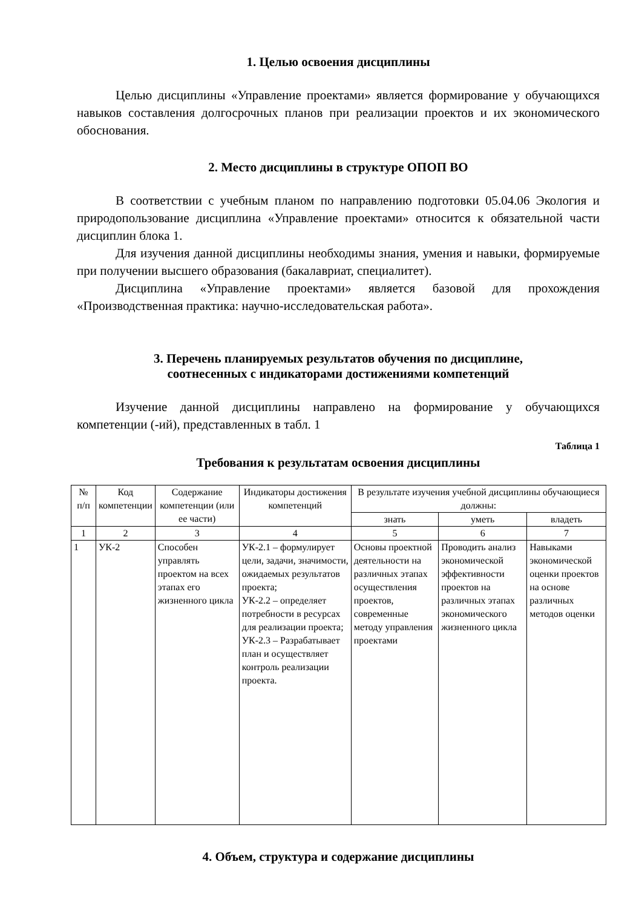1. Целью освоения дисциплины
Целью дисциплины «Управление проектами» является формирование у обучающихся навыков составления долгосрочных планов при реализации проектов и их экономического обоснования.
2. Место дисциплины в структуре ОПОП ВО
В соответствии с учебным планом по направлению подготовки 05.04.06 Экология и природопользование дисциплина «Управление проектами» относится к обязательной части дисциплин блока 1.
Для изучения данной дисциплины необходимы знания, умения и навыки, формируемые при получении высшего образования (бакалавриат, специалитет).
Дисциплина «Управление проектами» является базовой для прохождения «Производственная практика: научно-исследовательская работа».
3. Перечень планируемых результатов обучения по дисциплине,
соотнесенных с индикаторами достижениями компетенций
Изучение данной дисциплины направлено на формирование у обучающихся компетенции (-ий), представленных в табл. 1
Таблица 1
Требования к результатам освоения дисциплины
| № п/п | Код компетенции | Содержание компетенции (или ее части) | Индикаторы достижения компетенций | В результате изучения учебной дисциплины обучающиеся должны: | | |
| --- | --- | --- | --- | --- | --- | --- |
| | | | | знать | уметь | владеть |
| 1 | 2 | 3 | 4 | 5 | 6 | 7 |
| 1 | УК-2 | Способен управлять проектом на всех этапах его жизненного цикла | УК-2.1 – формулирует цели, задачи, значимости, ожидаемых результатов проекта; УК-2.2 – определяет потребности в ресурсах для реализации проекта; УК-2.3 – Разрабатывает план и осуществляет контроль реализации проекта. | Основы проектной деятельности на различных этапах осуществления проектов, современные методу управления проектами | Проводить анализ экономической эффективности проектов на различных этапах экономического жизненного цикла | Навыками экономической оценки проектов на основе различных методов оценки |
4. Объем, структура и содержание дисциплины